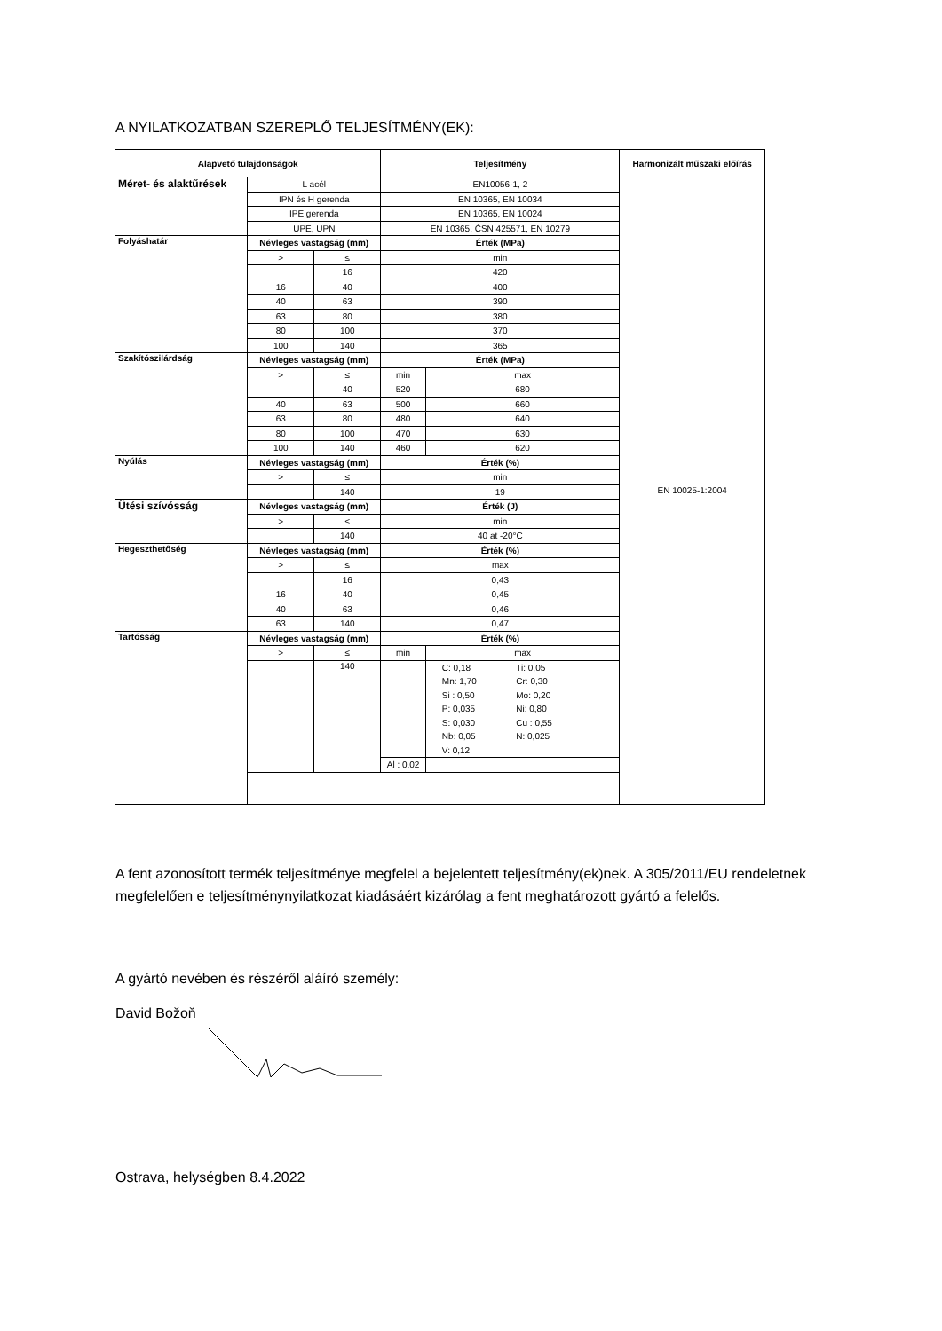A NYILATKOZATBAN SZEREPLŐ TELJESÍTMÉNY(EK):
| Alapvető tulajdonságok | | | Teljesítmény | | Harmonizált műszaki előírás |
| --- | --- | --- | --- | --- | --- |
| Méret- és alaktűrések | L acél | | EN10056-1, 2 | | EN 10025-1:2004 |
| | IPN és H gerenda | | EN 10365, EN 10034 | | |
| | IPE gerenda | | EN 10365, EN 10024 | | |
| | UPE, UPN | | EN 10365, ČSN 425571, EN 10279 | | |
| Folyáshatár | Névleges vastagság (mm) | | Érték (MPa) | | |
| | > | ≤ | min | | |
| | | 16 | 420 | | |
| | 16 | 40 | 400 | | |
| | 40 | 63 | 390 | | |
| | 63 | 80 | 380 | | |
| | 80 | 100 | 370 | | |
| | 100 | 140 | 365 | | |
| Szakítószilárdság | Névleges vastagság (mm) | | Érték (MPa) | | |
| | > | ≤ | min | max | |
| | | 40 | 520 | 680 | |
| | 40 | 63 | 500 | 660 | |
| | 63 | 80 | 480 | 640 | |
| | 80 | 100 | 470 | 630 | |
| | 100 | 140 | 460 | 620 | |
| Nyúlás | Névleges vastagság (mm) | | Érték (%) | | |
| | > | ≤ | min | | |
| | | 140 | 19 | | |
| Ütési szívósság | Névleges vastagság (mm) | | Érték (J) | | |
| | > | ≤ | min | | |
| | | 140 | 40 at -20°C | | |
| Hegeszthetőség | Névleges vastagság (mm) | | Érték (%) | | |
| | > | ≤ | max | | |
| | | 16 | 0,43 | | |
| | 16 | 40 | 0,45 | | |
| | 40 | 63 | 0,46 | | |
| | 63 | 140 | 0,47 | | |
| Tartósság | Névleges vastagság (mm) | | Érték (%) | | |
| | > | ≤ | min | max | |
| | | 140 | | / C: 0,18 / Ti: 0,05 / / Mn: 1,70 / Cr: 0,30 / / Si : 0,50 / Mo: 0,20 / / P: 0,035 / Ni: 0,80 / / S: 0,030 / Cu : 0,55 / / Nb: 0,05 / N: 0,025 / / V: 0,12 / / | |
| | | | Al : 0,02 | | |
A fent azonosított termék teljesítménye megfelel a bejelentett teljesítmény(ek)nek. A 305/2011/EU rendeletnek megfelelően e teljesítménynyilatkozat kiadásáért kizárólag a fent meghatározott gyártó a felelős.
A gyártó nevében és részéről aláíró személy:
David Božoň
Ostrava, helységben 8.4.2022